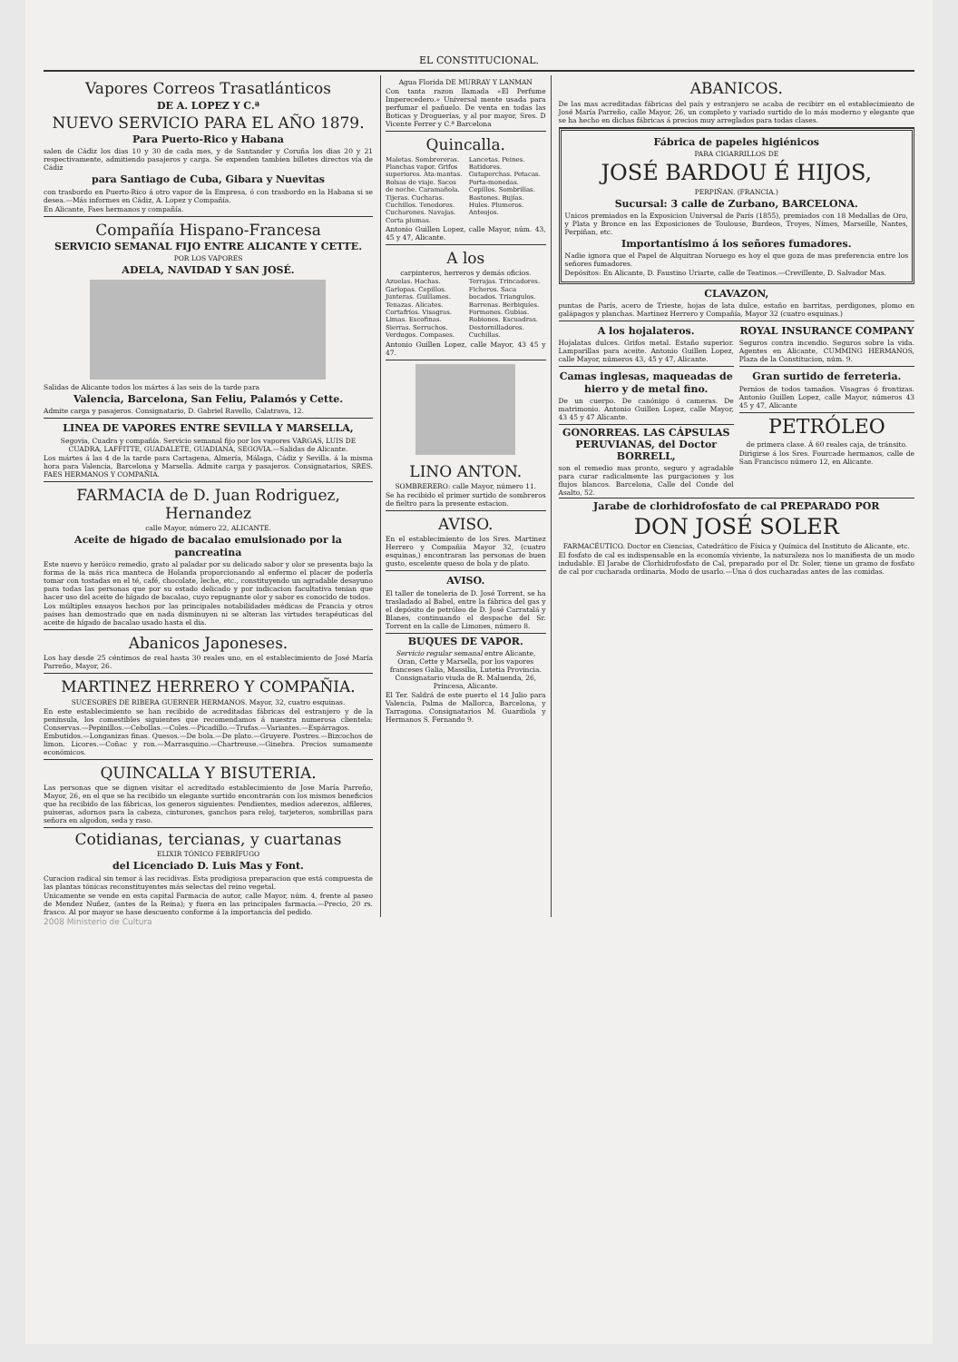EL CONSTITUCIONAL.
Vapores Correos Trasatlánticos
DE A. LOPEZ Y C.ª
NUEVO SERVICIO PARA EL AÑO 1879.
Para Puerto-Rico y Habana
salen de Cádiz los dias 10 y 30 de cada mes, y de Santander y Coruña los dias 20 y 21 respectivamente, admitiendo pasajeros y carga. Se expenden tambien billetes directos vía de Cádiz
para Santiago de Cuba, Gibara y Nuevitas
con trasbordo en Puerto-Rico á otro vapor de la Empresa, ó con trasbordo en la Habana si se desea.—Más informes en Cádiz, A. Lopez y Compañía.
En Alicante, Faes hermanos y compañía.
Compañía Hispano-Francesa
SERVICIO SEMANAL FIJO ENTRE ALICANTE Y CETTE.
POR LOS VAPORES
ADELA, NAVIDAD Y SAN JOSÉ.
Salidas de Alicante todos los mártes á las seis de la tarde para
Valencia, Barcelona, San Feliu, Palamós y Cette.
Admite carga y pasajeros. Consignatario, D. Gabriel Ravello, Calatrava, 12.
LINEA DE VAPORES ENTRE SEVILLA Y MARSELLA,
Segovia, Cuadra y compañía. Servicio semanal fijo por los vapores VARGAS, LUIS DE CUADRA, LAFFITTE, GUADALETE, GUADIANA, SEGOVIA.—Salidas de Alicante.
Los mártes á las 4 de la tarde para Cartagena, Almería, Málaga, Cádiz y Sevilla. á la misma hora para Valencia, Barcelona y Marsella. Admite carga y pasajeros. Consignatarios, SRES. FAES HERMANOS Y COMPAÑIA.
FARMACIA de D. Juan Rodriguez, Hernandez
calle Mayor, número 22, ALICANTE.
Aceite de higado de bacalao emulsionado por la pancreatina
Este nuevo y heróico remedio, grato al paladar por su delicado sabor y olor se presenta bajo la forma de la más rica manteca de Holanda proporcionando al enfermo el placer de poderla tomar con tostadas en el té, café, chocolate, leche, etc., constituyendo un agradable desayuno para todas las personas que por su estado delicado y por indicacion facultativa tenian que hacer uso del aceite de hígado de bacalao, cuyo repugnante olor y sabor es conocido de todos.
Los múltiples ensayos hechos por las principales notabilidades médicas de Francia y otros paises han demostrado que en nada disminuyen ni se alteran las virtudes terapéuticas del aceite de hígado de bacalao usado hasta el dia.
Abanicos Japoneses.
Los hay desde 25 céntimos de real hasta 30 reales uno, en el establecimiento de José María Parreño, Mayor, 26.
MARTINEZ HERRERO Y COMPAÑIA.
SUCESORES DE RIBERA GUERNER HERMANOS. Mayor, 32, cuatro esquinas.
En este establecimiento se han recibido de acreditadas fábricas del estranjero y de la península, los comestibles siguientes que recomendamos á nuestra numerosa clientela: Conservas.—Pepinillos.—Cebollas.—Coles.—Picadillo.—Trufas.—Variantes.—Espárragos. Embutidos.—Longanizas finas. Quesos.—De bola.—De plato.—Gruyere. Postres.—Bizcochos de limon. Licores.—Coñac y ron.—Marrasquino.—Chartreuse.—Ginebra. Precios sumamente económicos.
QUINCALLA Y BISUTERIA.
Las personas que se dignen visitar el acreditado establecimiento de Jose María Parreño, Mayor, 26, en el que se ha recibido un elegante surtido encontrarán con los mismos beneficios que ha recibido de las fábricas, los generos siguientes: Pendientes, medios aderezos, alfileres, puiseras, adornos para la cabeza, cinturones, ganchos para reloj, tarjeteros, sombrillas para señora en algodon, seda y raso.
Cotidianas, tercianas, y cuartanas
ELIXIR TÓNICO FEBRÍFUGO
del Licenciado D. Luis Mas y Font.
Curacion radical sin temor á las recidivas. Esta prodigiosa preparacion que está compuesta de las plantas tónicas reconstituyentes más selectas del reino vegetal.
Unicamente se vende en esta capital Farmacia de autor, calle Mayor, núm. 4, frente al paseo de Mendez Nuñez, (antes de la Reina); y fuera en las principales farmacia.—Precio, 20 rs. frasco. Al por mayor se hase descuento conforme á la importancia del pedido.
Agua Florida DE MURRAY Y LANMAN
Con tanta razon llamada «El Perfume Imperecedero.» Universal mente usada para perfumar el pañuelo. De venta en todas las Boticas y Droguerías, y al por mayor, Sres. D Vicente Ferrer y C.ª Barcelona
Quincalla.
Maletas. Sombrereras. Planchas vapor. Grifos superiores. Ata-mantas. Bolsas de viaje. Sacos de noche. Caramañola. Tijeras. Cucharas. Cuchillos. Tenedores. Cucharones. Navajas. Corta plumas. Lancetas. Peines. Batidores. Gutaperchas. Petacas. Porta-monedas. Cepillos. Sombrillas. Bastones. Bujías. Hules. Plumeros. Anteojos.
Antonio Guillen Lopez, calle Mayor, núm. 43, 45 y 47, Alicante.
A los
carpinteros, herreros y demás oficios.
Azuelas. Hachas. Garlopas. Cepillos. Junteras. Guillames. Tenazas. Alicates. Cortafríos. Visagras. Limas. Escofinas. Sierras. Serruchos. Verdugos. Compases. Terrajas. Trincadores. Ficheros. Saca bocados. Triangulos. Barrenas. Berbiquíes. Formones. Gubias. Robiones. Escuadras. Destornilladores. Cuchillas.
Antonio Guillen Lopez, calle Mayor, 43 45 y 47.
LINO ANTON.
SOMBRERERO: calle Mayor, número 11.
Se ha recibido el primer surtido de sombreros de fieltro para la presente estacion.
AVISO.
En el establecimiento de los Sres. Martinez Herrero y Compañia Mayor 32, (cuatro esquinas,) encontraran las personas de buen gusto, escelente queso de bola y de plato.
AVISO.
El taller de toneleria de D. José Torrent, se ha trasladado al Babel, entre la fábrica del gas y el depósito de petróleo de D. José Carratalá y Blanes, continuando el despache del Sr. Torrent en la calle de Limones, número 8.
BUQUES DE VAPOR.
Servicio regular semanal entre Alicante, Oran, Cette y Marsella, por los vapores franceses Galia, Massilia, Lutetia Provincia. Consignatario viuda de R. Maluenda, 26, Princesa, Alicante.
El Ter. Saldrá de este puerto el 14 Julio para Valencia, Palma de Mallorca, Barcelona, y Tarragona. Consignatarios M. Guardiola y Hermanos S. Fernando 9.
ABANICOS.
De las mas acreditadas fábricas del país y estranjero se acaba de recibirr en el establecimiento de José María Parreño, calle Mayor, 26, un completo y variado surtido de lo más moderno y elegante que se ha hecho en dichas fábricas á precios muy arreglados para todas clases.
Fábrica de papeles higiénicos
PARA CIGARRILLOS DE
JOSÉ BARDOU É HIJOS,
PERPIÑAN. (FRANCIA.)
Sucursal: 3 calle de Zurbano, BARCELONA.
Unicos premiados en la Exposicion Universal de París (1855), premiados con 18 Medallas de Oro, y Plata y Bronce en las Exposiciones de Toulouse, Burdeos, Troyes, Nimes, Marseille, Nantes, Perpiñan, etc.
Importantísimo á los señores fumadores.
Nadie ignora que el Papel de Alquitran Noruego es hoy el que goza de mas preferencia entre los señores fumadores.
Depósitos: En Alicante, D. Faustino Uriarte, calle de Teatinos.—Crevillente, D. Salvador Mas.
CLAVAZON,
puntas de París, acero de Trieste, hojas de lata dulce, estaño en barritas, perdigones, plomo en galápagos y planchas. Martinez Herrero y Compañía, Mayor 32 (cuatro esquinas.)
A los hojalateros.
Hojalatas dulces. Grifos metal. Estaño superior. Lamparillas para aceite. Antonio Guillen Lopez, calle Mayor, números 43, 45 y 47, Alicante.
Camas inglesas, maqueadas de hierro y de metal fino.
De un cuerpo. De canónigo ó cameras. De matrimonio. Antonio Guillen Lopez, calle Mayor, 43 45 y 47 Alicante.
GONORREAS. LAS CÁPSULAS PERUVIANAS, del Doctor BORRELL,
son el remedio mas pronto, seguro y agradable para curar radicalmente las purgaciones y los flujos blancos. Barcelona, Calle del Conde del Asalto, 52.
ROYAL INSURANCE COMPANY
Seguros contra incendio. Seguros sobre la vida. Agentes en Alicante, CUMMING HERMANOS, Plaza de la Constitucion, núm. 9.
Gran surtido de ferreteria.
Pernios de todos tamaños. Visagras ó frontizas. Antonio Guillen Lopez, calle Mayor, números 43 45 y 47, Alicante
PETRÓLEO
de primera clase. Á 60 reales caja, de tránsito.
Dirigirse á los Sres. Fourcade hermanos, calle de San Francisco número 12, en Alicante.
Jarabe de clorhidrofosfato de cal PREPARADO POR
DON JOSÉ SOLER
FARMACÉUTICO. Doctor en Ciencias, Catedrático de Física y Química del Instituto de Alicante, etc.
El fosfato de cal es indispensable en la economía viviente, la naturaleza nos lo manifiesta de un modo indudable. El Jarabe de Clorhidrofosfato de Cal, preparado por el Dr. Soler, tiene un gramo de fosfato de cal por cucharada ordinaria. Modo de usarlo.—Una ó dos cucharadas antes de las comidas.
2008 Ministerio de Cultura